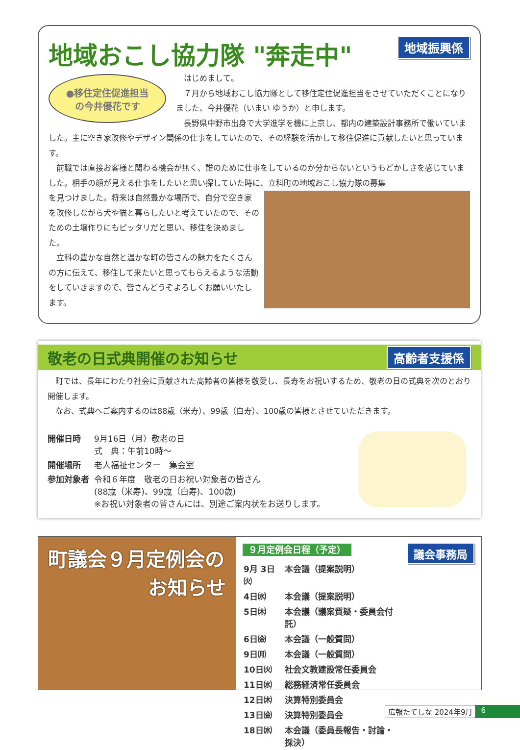地域おこし協力隊 "奔走中" 地域振興係
●移住定住促進担当
の今井優花です
　はじめまして。
　７月から地域おこし協力隊として移住定住促進担当をさせていただくことになりました、今井優花（いまい ゆうか）と申します。
　長野県中野市出身で大学進学を機に上京し、都内の建築設計事務所で働いていました。主に空き家改修やデザイン関係の仕事をしていたので、その経験を活かして移住促進に貢献したいと思っています。
　前職では直接お客様と関わる機会が無く、誰のために仕事をしているのか分からないというもどかしさを感じていました。相手の顔が見える仕事をしたいと思い探していた時に、立科町の地域おこし協力隊の募集
を見つけました。将来は自然豊かな場所で、自分で空き家を改修しながら犬や猫と暮らしたいと考えていたので、そのための土壌作りにもピッタリだと思い、移住を決めました。
　立科の豊かな自然と温かな町の皆さんの魅力をたくさんの方に伝えて、移住して来たいと思ってもらえるような活動をしていきますので、皆さんどうぞよろしくお願いいたします。
敬老の日式典開催のお知らせ 高齢者支援係
　町では、長年にわたり社会に貢献された高齢者の皆様を敬愛し、長寿をお祝いするため、敬老の日の式典を次のとおり開催します。
　なお、式典へご案内するのは88歳（米寿）、99歳（白寿）、100歳の皆様とさせていただきます。
| 開催日時 | 9月16日（月）敬老の日 式 典：午前10時～ |
| 開催場所 | 老人福祉センター 集会室 |
| 参加対象者 | 令和６年度 敬老の日お祝い対象者の皆さん (88歳（米寿)、99歳（白寿)、100歳) ※お祝い対象者の皆さんには、別途ご案内状をお送りします。 |
町議会９月定例会の
お知らせ
９月定例会日程（予定） 議会事務局
| 9月 3日㈫ | 本会議（提案説明） |
| 4日㈬ | 本会議（提案説明） |
| 5日㈭ | 本会議（議案質疑・委員会付託） |
| 6日㈮ | 本会議（一般質問） |
| 9日㈪ | 本会議（一般質問） |
| 10日㈫ | 社会文教建設常任委員会 |
| 11日㈬ | 総務経済常任委員会 |
| 12日㈭ | 決算特別委員会 |
| 13日㈮ | 決算特別委員会 |
| 18日㈬ | 本会議（委員長報告・討論・採決） |
広報たてしな 2024年9月 6